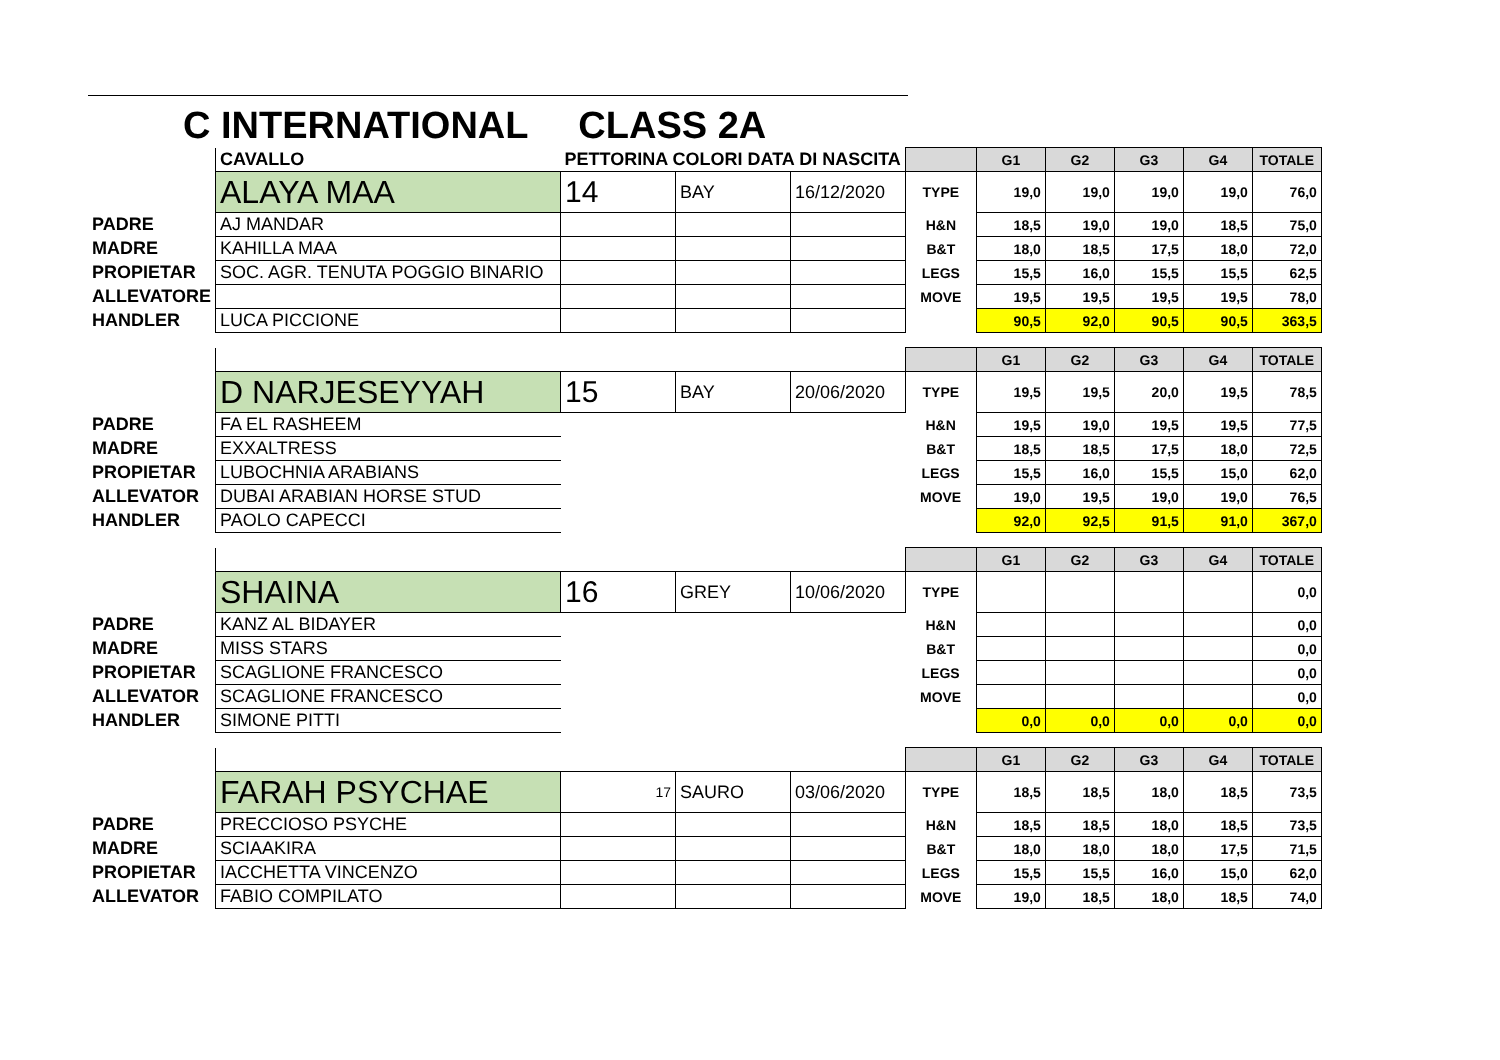C INTERNATIONAL CLASS 2A
| | CAVALLO | PETTORINA COLORI DATA DI NASCITA | | | | G1 | G2 | G3 | G4 | TOTALE |
| | ALAYA MAA | 14 | BAY | 16/12/2020 | TYPE | 19,0 | 19,0 | 19,0 | 19,0 | 76,0 |
| PADRE | AJ MANDAR | | | | H&N | 18,5 | 19,0 | 19,0 | 18,5 | 75,0 |
| MADRE | KAHILLA MAA | | | | B&T | 18,0 | 18,5 | 17,5 | 18,0 | 72,0 |
| PROPIETAR | SOC. AGR. TENUTA POGGIO BINARIO | | | | LEGS | 15,5 | 16,0 | 15,5 | 15,5 | 62,5 |
| ALLEVATORE | | | | | MOVE | 19,5 | 19,5 | 19,5 | 19,5 | 78,0 |
| HANDLER | LUCA PICCIONE | | | | | 90,5 | 92,0 | 90,5 | 90,5 | 363,5 |
| | | | | | | G1 | G2 | G3 | G4 | TOTALE |
| | D NARJESEYYAH | 15 | BAY | 20/06/2020 | TYPE | 19,5 | 19,5 | 20,0 | 19,5 | 78,5 |
| PADRE | FA EL RASHEEM | | | | H&N | 19,5 | 19,0 | 19,5 | 19,5 | 77,5 |
| MADRE | EXXALTRESS | | | | B&T | 18,5 | 18,5 | 17,5 | 18,0 | 72,5 |
| PROPIETAR | LUBOCHNIA ARABIANS | | | | LEGS | 15,5 | 16,0 | 15,5 | 15,0 | 62,0 |
| ALLEVATOR | DUBAI ARABIAN HORSE STUD | | | | MOVE | 19,0 | 19,5 | 19,0 | 19,0 | 76,5 |
| HANDLER | PAOLO CAPECCI | | | | | 92,0 | 92,5 | 91,5 | 91,0 | 367,0 |
| | | | | | | G1 | G2 | G3 | G4 | TOTALE |
| | SHAINA | 16 | GREY | 10/06/2020 | TYPE | | | | | 0,0 |
| PADRE | KANZ AL BIDAYER | | | | H&N | | | | | 0,0 |
| MADRE | MISS STARS | | | | B&T | | | | | 0,0 |
| PROPIETAR | SCAGLIONE FRANCESCO | | | | LEGS | | | | | 0,0 |
| ALLEVATOR | SCAGLIONE FRANCESCO | | | | MOVE | | | | | 0,0 |
| HANDLER | SIMONE PITTI | | | | | 0,0 | 0,0 | 0,0 | 0,0 | 0,0 |
| | | | | | | G1 | G2 | G3 | G4 | TOTALE |
| | FARAH PSYCHAE | 17 | SAURO | 03/06/2020 | TYPE | 18,5 | 18,5 | 18,0 | 18,5 | 73,5 |
| PADRE | PRECCIOSO PSYCHE | | | | H&N | 18,5 | 18,5 | 18,0 | 18,5 | 73,5 |
| MADRE | SCIAAKIRA | | | | B&T | 18,0 | 18,0 | 18,0 | 17,5 | 71,5 |
| PROPIETAR | IACCHETTA VINCENZO | | | | LEGS | 15,5 | 15,5 | 16,0 | 15,0 | 62,0 |
| ALLEVATOR | FABIO COMPILATO | | | | MOVE | 19,0 | 18,5 | 18,0 | 18,5 | 74,0 |